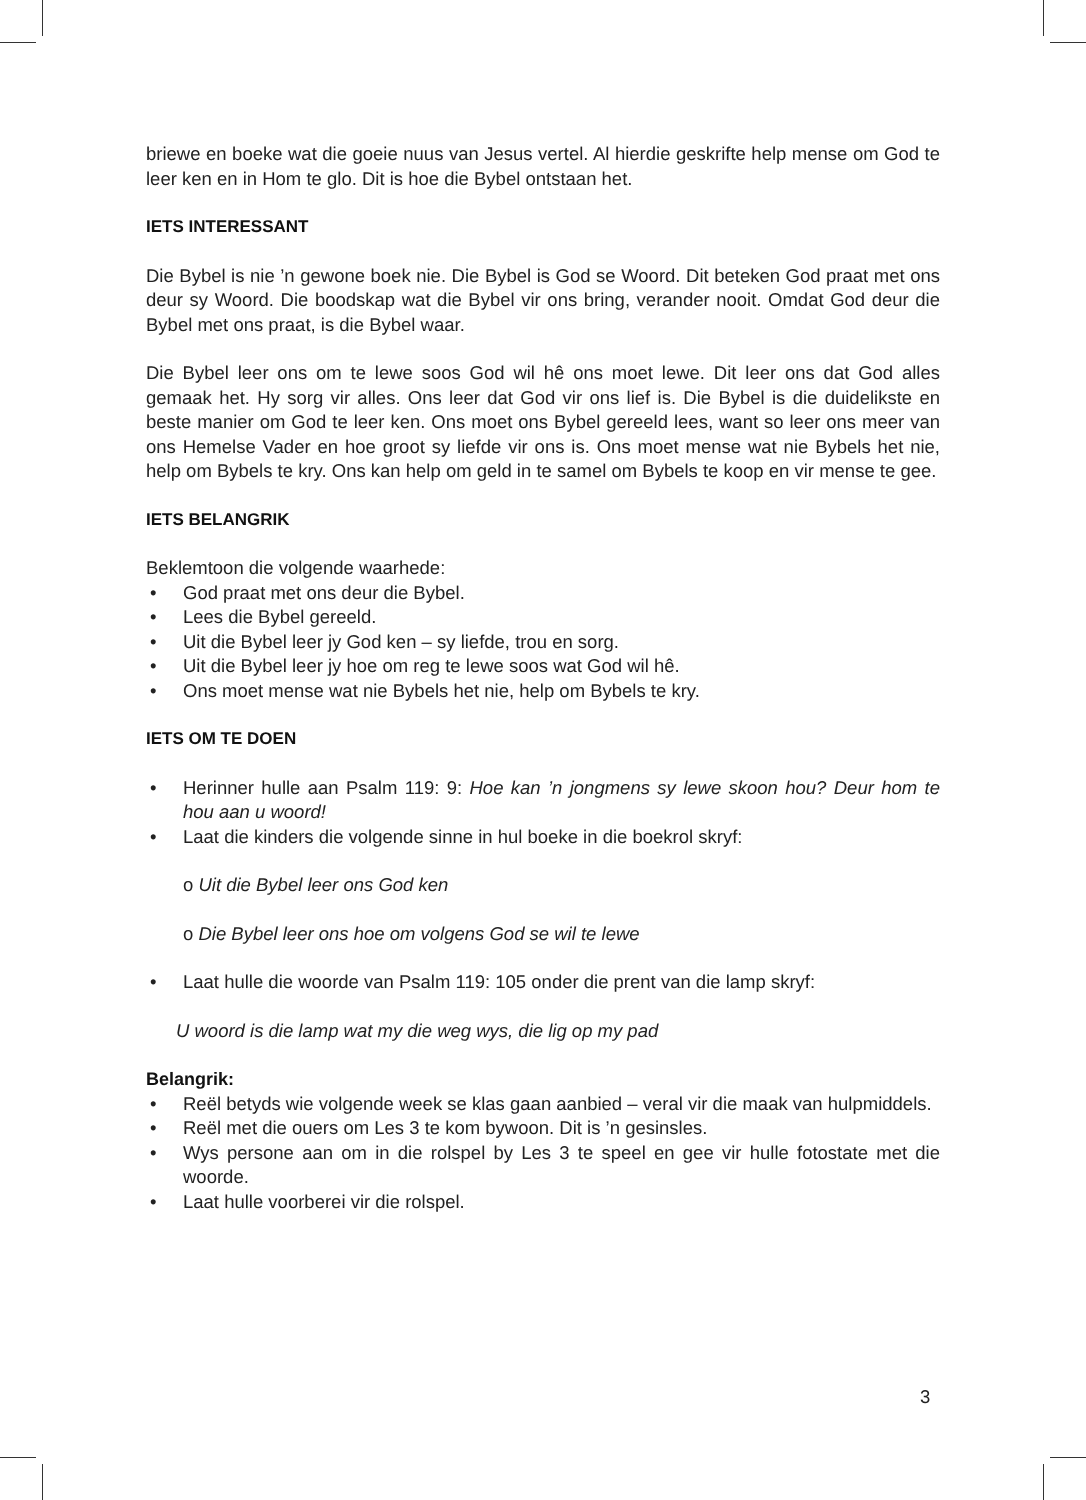briewe en boeke wat die goeie nuus van Jesus vertel. Al hierdie geskrifte help mense om God te leer ken en in Hom te glo. Dit is hoe die Bybel ontstaan het.
IETS INTERESSANT
Die Bybel is nie ’n gewone boek nie. Die Bybel is God se Woord. Dit beteken God praat met ons deur sy Woord. Die boodskap wat die Bybel vir ons bring, verander nooit. Omdat God deur die Bybel met ons praat, is die Bybel waar.
Die Bybel leer ons om te lewe soos God wil hê ons moet lewe. Dit leer ons dat God alles gemaak het. Hy sorg vir alles. Ons leer dat God vir ons lief is. Die Bybel is die duidelikste en beste manier om God te leer ken. Ons moet ons Bybel gereeld lees, want so leer ons meer van ons Hemelse Vader en hoe groot sy liefde vir ons is. Ons moet mense wat nie Bybels het nie, help om Bybels te kry. Ons kan help om geld in te samel om Bybels te koop en vir mense te gee.
IETS BELANGRIK
Beklemtoon die volgende waarhede:
• God praat met ons deur die Bybel.
• Lees die Bybel gereeld.
• Uit die Bybel leer jy God ken – sy liefde, trou en sorg.
• Uit die Bybel leer jy hoe om reg te lewe soos wat God wil hê.
• Ons moet mense wat nie Bybels het nie, help om Bybels te kry.
IETS OM TE DOEN
• Herinner hulle aan Psalm 119: 9: Hoe kan ’n jongmens sy lewe skoon hou? Deur hom te hou aan u woord!
• Laat die kinders die volgende sinne in hul boeke in die boekrol skryf:
o Uit die Bybel leer ons God ken
o Die Bybel leer ons hoe om volgens God se wil te lewe
• Laat hulle die woorde van Psalm 119: 105 onder die prent van die lamp skryf:
U woord is die lamp wat my die weg wys, die lig op my pad
Belangrik:
• Reël betyds wie volgende week se klas gaan aanbied – veral vir die maak van hulpmiddels.
• Reël met die ouers om Les 3 te kom bywoon. Dit is ’n gesinsles.
• Wys persone aan om in die rolspel by Les 3 te speel en gee vir hulle fotostate met die woorde.
• Laat hulle voorberei vir die rolspel.
3